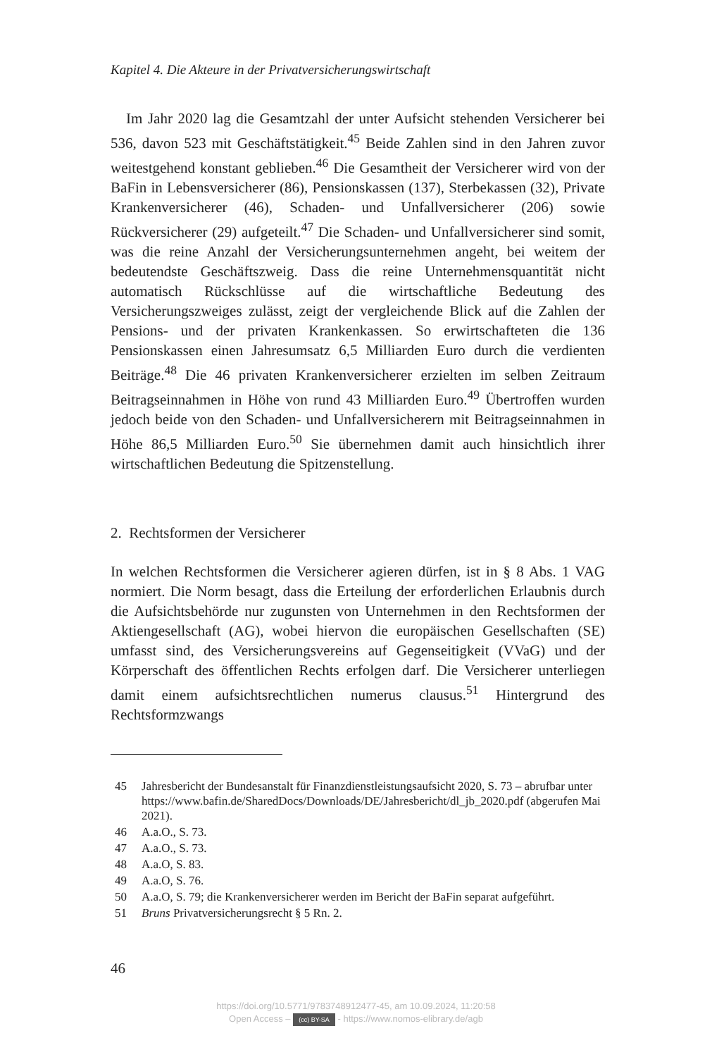Kapitel 4. Die Akteure in der Privatversicherungswirtschaft
Im Jahr 2020 lag die Gesamtzahl der unter Aufsicht stehenden Versicherer bei 536, davon 523 mit Geschäftstätigkeit.<sup>45</sup> Beide Zahlen sind in den Jahren zuvor weitestgehend konstant geblieben.<sup>46</sup> Die Gesamtheit der Versicherer wird von der BaFin in Lebensversicherer (86), Pensionskassen (137), Sterbekassen (32), Private Krankenversicherer (46), Schaden- und Unfallversicherer (206) sowie Rückversicherer (29) aufgeteilt.<sup>47</sup> Die Schaden- und Unfallversicherer sind somit, was die reine Anzahl der Versicherungsunternehmen angeht, bei weitem der bedeutendste Geschäftszweig. Dass die reine Unternehmensquantität nicht automatisch Rückschlüsse auf die wirtschaftliche Bedeutung des Versicherungszweiges zulässt, zeigt der vergleichende Blick auf die Zahlen der Pensions- und der privaten Krankenkassen. So erwirtschafteten die 136 Pensionskassen einen Jahresumsatz 6,5 Milliarden Euro durch die verdienten Beiträge.<sup>48</sup> Die 46 privaten Krankenversicherer erzielten im selben Zeitraum Beitragseinnahmen in Höhe von rund 43 Milliarden Euro.<sup>49</sup> Übertroffen wurden jedoch beide von den Schaden- und Unfallversicherern mit Beitragseinnahmen in Höhe 86,5 Milliarden Euro.<sup>50</sup> Sie übernehmen damit auch hinsichtlich ihrer wirtschaftlichen Bedeutung die Spitzenstellung.
2. Rechtsformen der Versicherer
In welchen Rechtsformen die Versicherer agieren dürfen, ist in § 8 Abs. 1 VAG normiert. Die Norm besagt, dass die Erteilung der erforderlichen Erlaubnis durch die Aufsichtsbehörde nur zugunsten von Unternehmen in den Rechtsformen der Aktiengesellschaft (AG), wobei hiervon die europäischen Gesellschaften (SE) umfasst sind, des Versicherungsvereins auf Gegenseitigkeit (VVaG) und der Körperschaft des öffentlichen Rechts erfolgen darf. Die Versicherer unterliegen damit einem aufsichtsrechtlichen numerus clausus.<sup>51</sup> Hintergrund des Rechtsformzwangs
45 Jahresbericht der Bundesanstalt für Finanzdienstleistungsaufsicht 2020, S. 73 – abrufbar unter https://www.bafin.de/SharedDocs/Downloads/DE/Jahresbericht/dl_jb_2020.pdf (abgerufen Mai 2021).
46 A.a.O., S. 73.
47 A.a.O., S. 73.
48 A.a.O, S. 83.
49 A.a.O, S. 76.
50 A.a.O, S. 79; die Krankenversicherer werden im Bericht der BaFin separat aufgeführt.
51 Bruns Privatversicherungsrecht § 5 Rn. 2.
46
https://doi.org/10.5771/9783748912477-45, am 10.09.2024, 11:20:58
Open Access – (cc) BY-SA - https://www.nomos-elibrary.de/agb